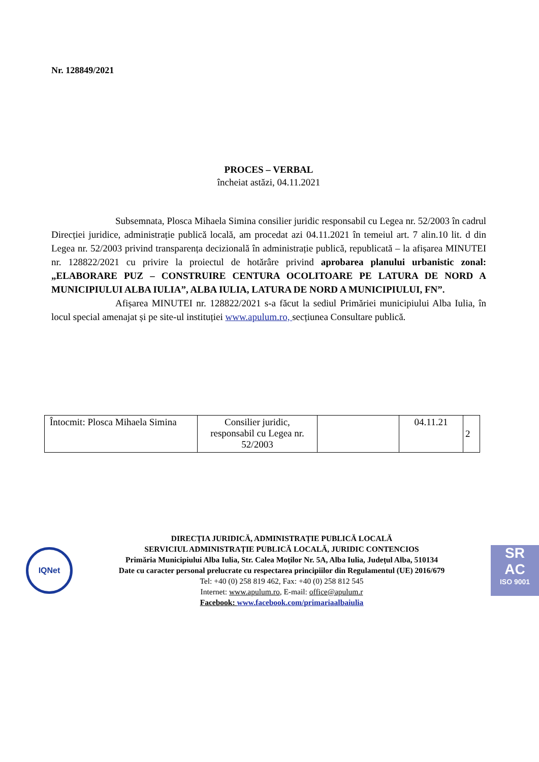Nr. 128849/2021
PROCES – VERBAL
încheiat astăzi, 04.11.2021
Subsemnata, Plosca Mihaela Simina consilier juridic responsabil cu Legea nr. 52/2003 în cadrul Direcției juridice, administrație publică locală, am procedat azi 04.11.2021 în temeiul art. 7 alin.10 lit. d din Legea nr. 52/2003 privind transparența decizională în administrație publică, republicată – la afișarea MINUTEI nr. 128822/2021 cu privire la proiectul de hotărâre privind aprobarea planului urbanistic zonal: „ELABORARE PUZ – CONSTRUIRE CENTURA OCOLITOARE PE LATURA DE NORD A MUNICIPIULUI ALBA IULIA”, ALBA IULIA, LATURA DE NORD A MUNICIPIULUI, FN”.
Afișarea MINUTEI nr. 128822/2021 s-a făcut la sediul Primăriei municipiului Alba Iulia, în locul special amenajat și pe site-ul instituției www.apulum.ro, secțiunea Consultare publică.
| Întocmit: Plosca Mihaela Simina | Consilier juridic, responsabil cu Legea nr. 52/2003 | | 04.11.21 | 2 |
IQNet
DIRECȚIA JURIDICĂ, ADMINISTRAȚIE PUBLICĂ LOCALĂ
SERVICIUL ADMINISTRAȚIE PUBLICĂ LOCALĂ, JURIDIC CONTENCIOS
Primăria Municipiului Alba Iulia, Str. Calea Moţilor Nr. 5A, Alba Iulia, Judeţul Alba, 510134
Date cu caracter personal prelucrate cu respectarea principiilor din Regulamentul (UE) 2016/679
Tel: +40 (0) 258 819 462, Fax: +40 (0) 258 812 545
Internet: www.apulum.ro, E-mail: office@apulum.r
Facebook: www.facebook.com/primariaalbaiulia
SR
AC
ISO 9001